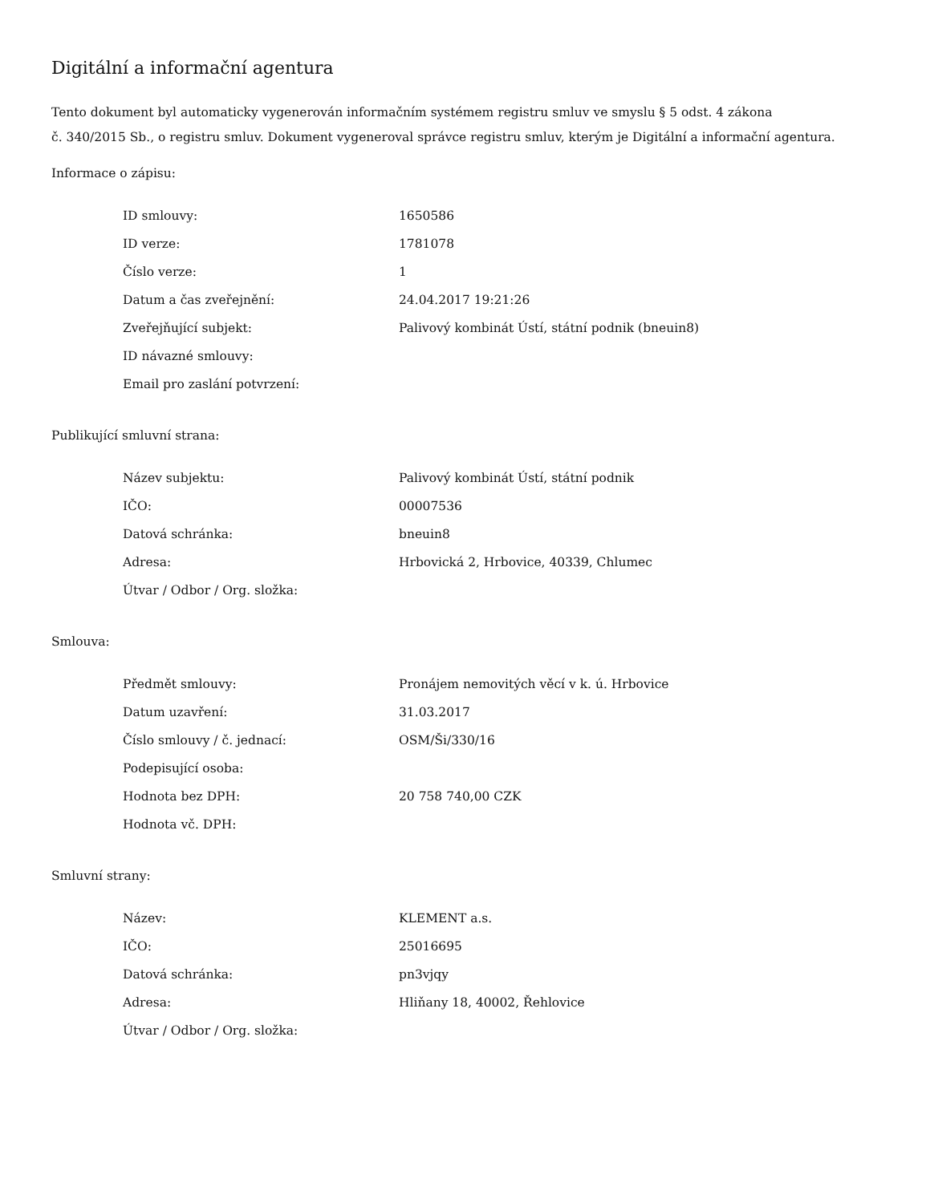Digitální a informační agentura
Tento dokument byl automaticky vygenerován informačním systémem registru smluv ve smyslu § 5 odst. 4 zákona
č. 340/2015 Sb., o registru smluv. Dokument vygeneroval správce registru smluv, kterým je Digitální a informační agentura.
Informace o zápisu:
| ID smlouvy: | 1650586 |
| ID verze: | 1781078 |
| Číslo verze: | 1 |
| Datum a čas zveřejnění: | 24.04.2017 19:21:26 |
| Zveřejňující subjekt: | Palivový kombinát Ústí, státní podnik (bneuin8) |
| ID návazné smlouvy: | |
| Email pro zaslání potvrzení: | |
Publikující smluvní strana:
| Název subjektu: | Palivový kombinát Ústí, státní podnik |
| IČO: | 00007536 |
| Datová schránka: | bneuin8 |
| Adresa: | Hrbovická 2, Hrbovice, 40339, Chlumec |
| Útvar / Odbor / Org. složka: | |
Smlouva:
| Předmět smlouvy: | Pronájem nemovitých věcí v k. ú. Hrbovice |
| Datum uzavření: | 31.03.2017 |
| Číslo smlouvy / č. jednací: | OSM/Ši/330/16 |
| Podepisující osoba: | |
| Hodnota bez DPH: | 20 758 740,00 CZK |
| Hodnota vč. DPH: | |
Smluvní strany:
| Název: | KLEMENT a.s. |
| IČO: | 25016695 |
| Datová schránka: | pn3vjqy |
| Adresa: | Hliňany 18, 40002, Řehlovice |
| Útvar / Odbor / Org. složka: | |